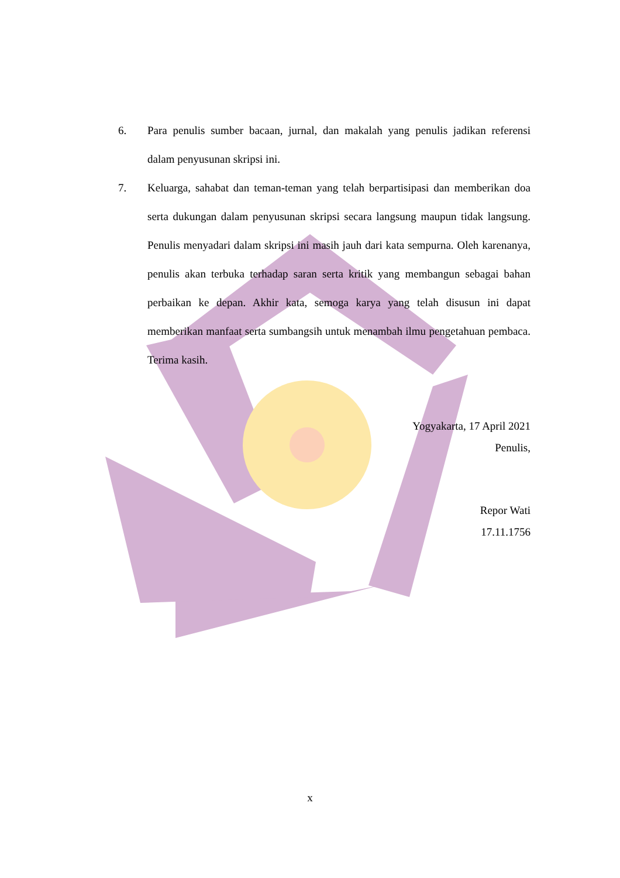6. Para penulis sumber bacaan, jurnal, dan makalah yang penulis jadikan referensi dalam penyusunan skripsi ini.
7. Keluarga, sahabat dan teman-teman yang telah berpartisipasi dan memberikan doa serta dukungan dalam penyusunan skripsi secara langsung maupun tidak langsung. Penulis menyadari dalam skripsi ini masih jauh dari kata sempurna. Oleh karenanya, penulis akan terbuka terhadap saran serta kritik yang membangun sebagai bahan perbaikan ke depan. Akhir kata, semoga karya yang telah disusun ini dapat memberikan manfaat serta sumbangsih untuk menambah ilmu pengetahuan pembaca. Terima kasih.
Yogyakarta, 17 April 2021
Penulis,
Repor Wati
17.11.1756
x